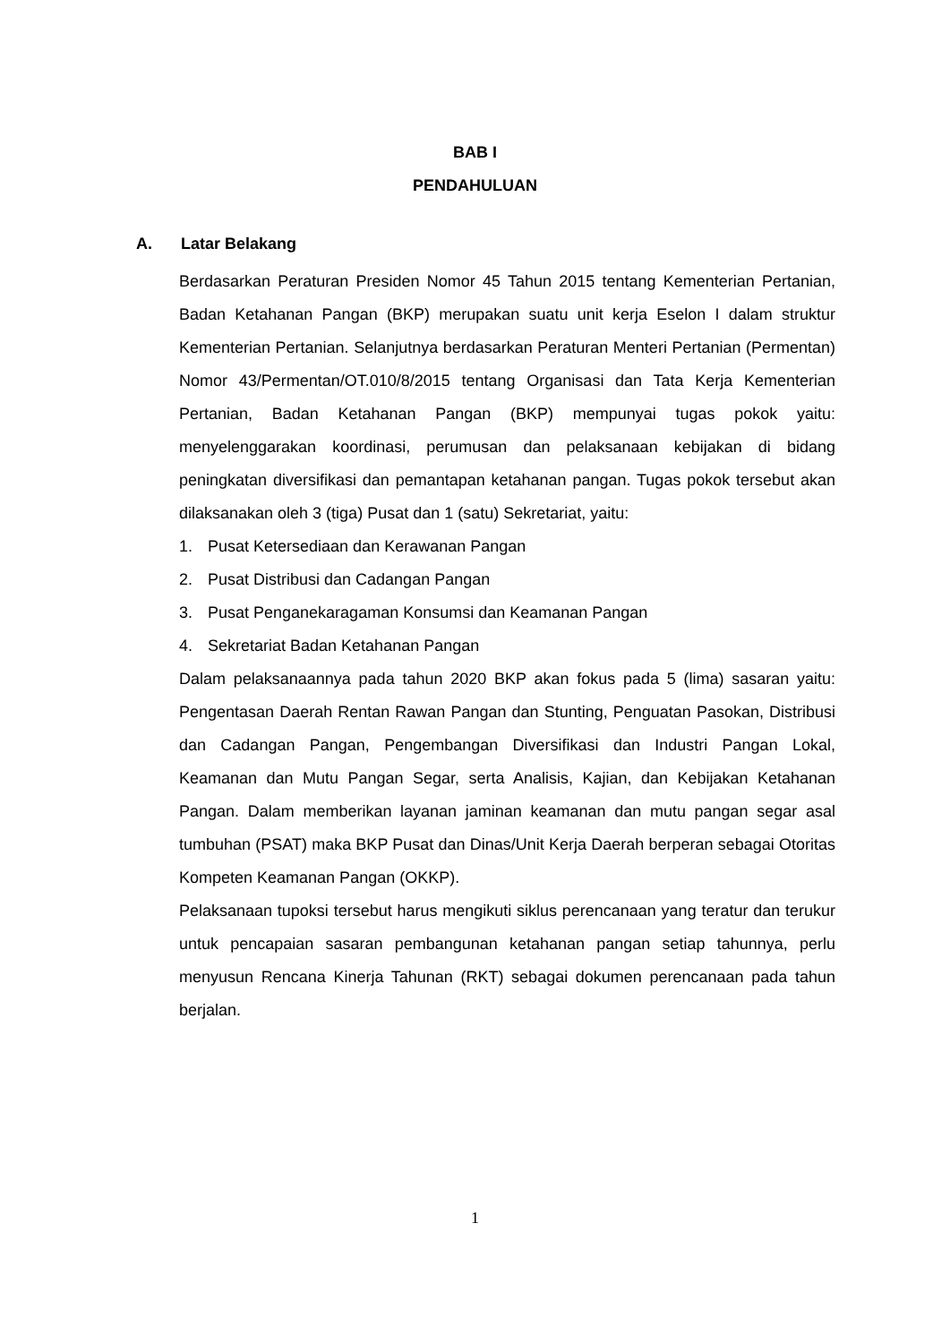BAB I
PENDAHULUAN
A. Latar Belakang
Berdasarkan Peraturan Presiden Nomor 45 Tahun 2015 tentang Kementerian Pertanian, Badan Ketahanan Pangan (BKP) merupakan suatu unit kerja Eselon I dalam struktur Kementerian Pertanian. Selanjutnya berdasarkan Peraturan Menteri Pertanian (Permentan) Nomor 43/Permentan/OT.010/8/2015 tentang Organisasi dan Tata Kerja Kementerian Pertanian, Badan Ketahanan Pangan (BKP) mempunyai tugas pokok yaitu: menyelenggarakan koordinasi, perumusan dan pelaksanaan kebijakan di bidang peningkatan diversifikasi dan pemantapan ketahanan pangan. Tugas pokok tersebut akan dilaksanakan oleh 3 (tiga) Pusat dan 1 (satu) Sekretariat, yaitu:
1. Pusat Ketersediaan dan Kerawanan Pangan
2. Pusat Distribusi dan Cadangan Pangan
3. Pusat Penganekaragaman Konsumsi dan Keamanan Pangan
4. Sekretariat Badan Ketahanan Pangan
Dalam pelaksanaannya pada tahun 2020 BKP akan fokus pada 5 (lima) sasaran yaitu: Pengentasan Daerah Rentan Rawan Pangan dan Stunting, Penguatan Pasokan, Distribusi dan Cadangan Pangan, Pengembangan Diversifikasi dan Industri Pangan Lokal, Keamanan dan Mutu Pangan Segar, serta Analisis, Kajian, dan Kebijakan Ketahanan Pangan. Dalam memberikan layanan jaminan keamanan dan mutu pangan segar asal tumbuhan (PSAT) maka BKP Pusat dan Dinas/Unit Kerja Daerah berperan sebagai Otoritas Kompeten Keamanan Pangan (OKKP).
Pelaksanaan tupoksi tersebut harus mengikuti siklus perencanaan yang teratur dan terukur untuk pencapaian sasaran pembangunan ketahanan pangan setiap tahunnya, perlu menyusun Rencana Kinerja Tahunan (RKT) sebagai dokumen perencanaan pada tahun berjalan.
1